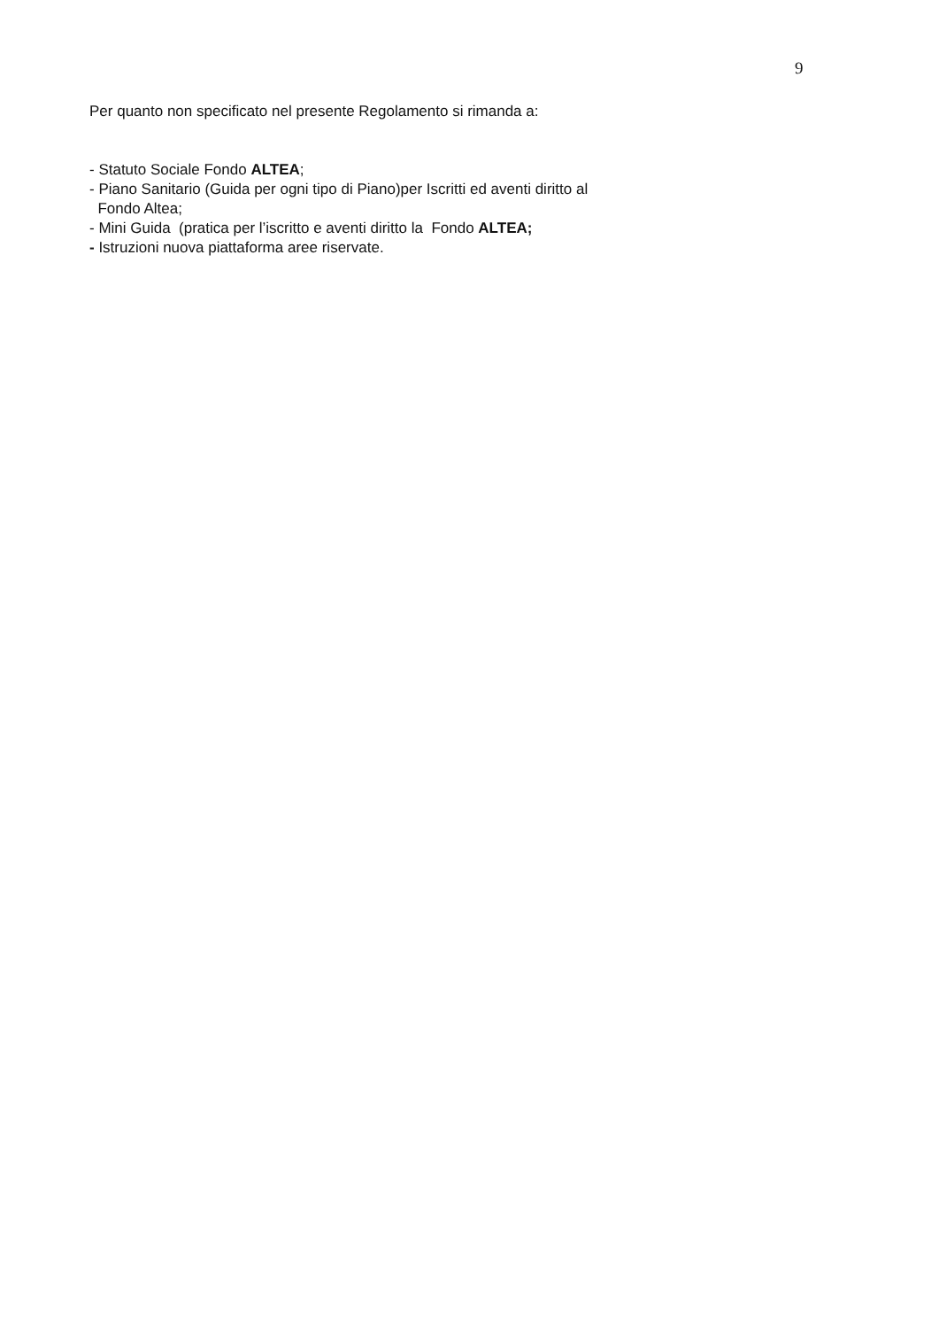9
Per quanto non specificato nel presente Regolamento si rimanda a:
- Statuto Sociale Fondo ALTEA;
- Piano Sanitario (Guida per ogni tipo di Piano)per Iscritti ed aventi diritto al
Fondo Altea;
- Mini Guida (pratica per l’iscritto e aventi diritto la Fondo ALTEA;
- Istruzioni nuova piattaforma aree riservate.